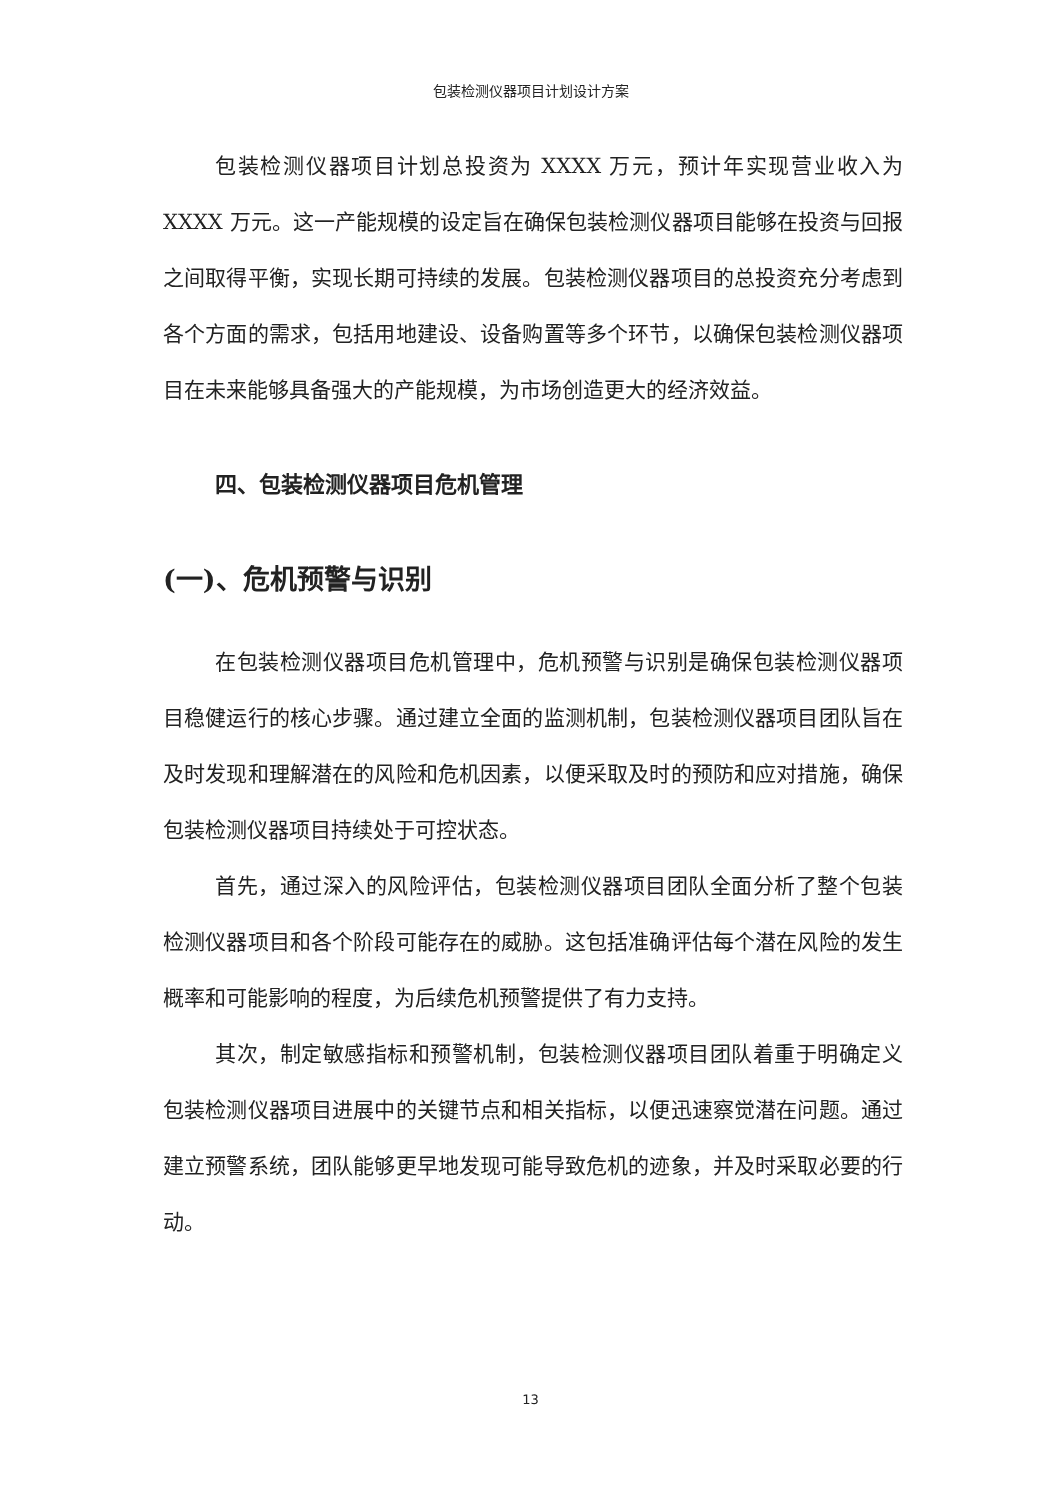包装检测仪器项目计划设计方案
包装检测仪器项目计划总投资为 XXXX 万元，预计年实现营业收入为 XXXX 万元。这一产能规模的设定旨在确保包装检测仪器项目能够在投资与回报之间取得平衡，实现长期可持续的发展。包装检测仪器项目的总投资充分考虑到各个方面的需求，包括用地建设、设备购置等多个环节，以确保包装检测仪器项目在未来能够具备强大的产能规模，为市场创造更大的经济效益。
四、包装检测仪器项目危机管理
(一)、危机预警与识别
在包装检测仪器项目危机管理中，危机预警与识别是确保包装检测仪器项目稳健运行的核心步骤。通过建立全面的监测机制，包装检测仪器项目团队旨在及时发现和理解潜在的风险和危机因素，以便采取及时的预防和应对措施，确保包装检测仪器项目持续处于可控状态。
首先，通过深入的风险评估，包装检测仪器项目团队全面分析了整个包装检测仪器项目和各个阶段可能存在的威胁。这包括准确评估每个潜在风险的发生概率和可能影响的程度，为后续危机预警提供了有力支持。
其次，制定敏感指标和预警机制，包装检测仪器项目团队着重于明确定义包装检测仪器项目进展中的关键节点和相关指标，以便迅速察觉潜在问题。通过建立预警系统，团队能够更早地发现可能导致危机的迹象，并及时采取必要的行动。
13